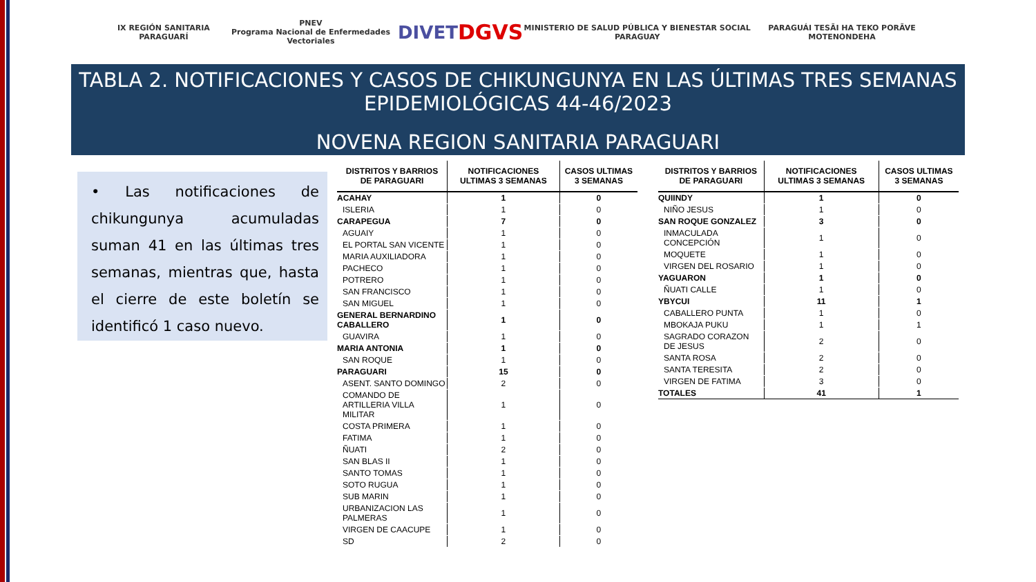IX REGIÓN SANITARIA PARAGUARÍ
PNEV
Programa Nacional de Enfermedades Vectoriales
DIVET
DGVS
MINISTERIO DE SALUD PÚBLICA Y BIENESTAR SOCIAL PARAGUAY
PARAGUÁI TESÃI HA TEKO PORÃVE MOTENONDEHA
TABLA 2. NOTIFICACIONES Y CASOS DE CHIKUNGUNYA EN LAS ÚLTIMAS TRES SEMANAS EPIDEMIOLÓGICAS 44-46/2023
NOVENA REGION SANITARIA PARAGUARI
• Las notificaciones de chikungunya acumuladas suman 41 en las últimas tres semanas, mientras que, hasta el cierre de este boletín se identificó 1 caso nuevo.
| DISTRITOS Y BARRIOS DE PARAGUARI | NOTIFICACIONES ULTIMAS 3 SEMANAS | CASOS ULTIMAS 3 SEMANAS |
| --- | --- | --- |
| ACAHAY | 1 | 0 |
| ISLERIA | 1 | 0 |
| CARAPEGUA | 7 | 0 |
| AGUAIY | 1 | 0 |
| EL PORTAL SAN VICENTE | 1 | 0 |
| MARIA AUXILIADORA | 1 | 0 |
| PACHECO | 1 | 0 |
| POTRERO | 1 | 0 |
| SAN FRANCISCO | 1 | 0 |
| SAN MIGUEL | 1 | 0 |
| GENERAL BERNARDINO CABALLERO | 1 | 0 |
| GUAVIRA | 1 | 0 |
| MARIA ANTONIA | 1 | 0 |
| SAN ROQUE | 1 | 0 |
| PARAGUARI | 15 | 0 |
| ASENT. SANTO DOMINGO | 2 | 0 |
| COMANDO DE ARTILLERIA VILLA MILITAR | 1 | 0 |
| COSTA PRIMERA | 1 | 0 |
| FATIMA | 1 | 0 |
| ÑUATI | 2 | 0 |
| SAN BLAS II | 1 | 0 |
| SANTO TOMAS | 1 | 0 |
| SOTO RUGUA | 1 | 0 |
| SUB MARIN | 1 | 0 |
| URBANIZACION LAS PALMERAS | 1 | 0 |
| VIRGEN DE CAACUPE | 1 | 0 |
| SD | 2 | 0 |
| DISTRITOS Y BARRIOS DE PARAGUARI | NOTIFICACIONES ULTIMAS 3 SEMANAS | CASOS ULTIMAS 3 SEMANAS |
| --- | --- | --- |
| QUIINDY | 1 | 0 |
| NIÑO JESUS | 1 | 0 |
| SAN ROQUE GONZALEZ | 3 | 0 |
| INMACULADA CONCEPCIÓN | 1 | 0 |
| MOQUETE | 1 | 0 |
| VIRGEN DEL ROSARIO | 1 | 0 |
| YAGUARON | 1 | 0 |
| ÑUATI CALLE | 1 | 0 |
| YBYCUI | 11 | 1 |
| CABALLERO PUNTA | 1 | 0 |
| MBOKAJA PUKU | 1 | 1 |
| SAGRADO CORAZON DE JESUS | 2 | 0 |
| SANTA ROSA | 2 | 0 |
| SANTA TERESITA | 2 | 0 |
| VIRGEN DE FATIMA | 3 | 0 |
| TOTALES | 41 | 1 |